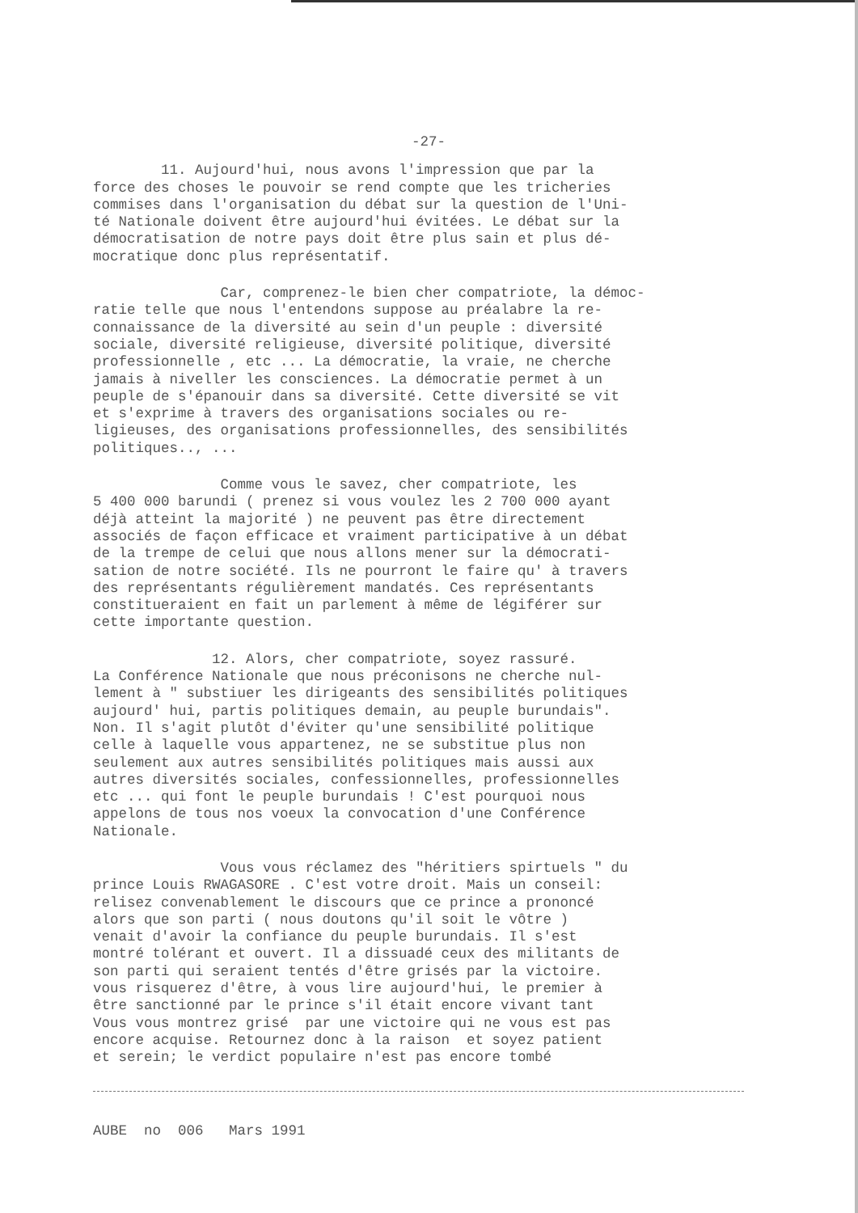-27-
11. Aujourd'hui, nous avons l'impression que par la force des choses le pouvoir se rend compte que les tricheries commises dans l'organisation du débat sur la question de l'Uni- té Nationale doivent être aujourd'hui évitées. Le débat sur la démocratisation de notre pays doit être plus sain et plus dé- mocratique donc plus représentatif.
Car, comprenez-le bien cher compatriote, la démoc- ratie telle que nous l'entendons suppose au préalabre la re- connaissance de la diversité au sein d'un peuple : diversité sociale, diversité religieuse, diversité politique, diversité professionnelle , etc ... La démocratie, la vraie, ne cherche jamais à niveller les consciences. La démocratie permet à un peuple de s'épanouir dans sa diversité. Cette diversité se vit et s'exprime à travers des organisations sociales ou re- ligieuses, des organisations professionnelles, des sensibilités politiques.., ...
Comme vous le savez, cher compatriote, les 5 400 000 barundi ( prenez si vous voulez les 2 700 000 ayant déjà atteint la majorité ) ne peuvent pas être directement associés de façon efficace et vraiment participative à un débat de la trempe de celui que nous allons mener sur la démocrati- sation de notre société. Ils ne pourront le faire qu' à travers des représentants régulièrement mandatés. Ces représentants constitueraient en fait un parlement à même de légiférer sur cette importante question.
12. Alors, cher compatriote, soyez rassuré. La Conférence Nationale que nous préconisons ne cherche nul- lement à " substiuer les dirigeants des sensibilités politiques aujourd' hui, partis politiques demain, au peuple burundais". Non. Il s'agit plutôt d'éviter qu'une sensibilité politique celle à laquelle vous appartenez, ne se substitue plus non seulement aux autres sensibilités politiques mais aussi aux autres diversités sociales, confessionnelles, professionnelles etc ... qui font le peuple burundais ! C'est pourquoi nous appelons de tous nos voeux la convocation d'une Conférence Nationale.
Vous vous réclamez des "héritiers spirtuels " du prince Louis RWAGASORE . C'est votre droit. Mais un conseil: relisez convenablement le discours que ce prince a prononcé alors que son parti ( nous doutons qu'il soit le vôtre ) venait d'avoir la confiance du peuple burundais. Il s'est montré tolérant et ouvert. Il a dissuadé ceux des militants de son parti qui seraient tentés d'être grisés par la victoire. vous risquerez d'être, à vous lire aujourd'hui, le premier à être sanctionné par le prince s'il était encore vivant tant Vous vous montrez grisé par une victoire qui ne vous est pas encore acquise. Retournez donc à la raison et soyez patient et serein; le verdict populaire n'est pas encore tombé
AUBE no 006 Mars 1991